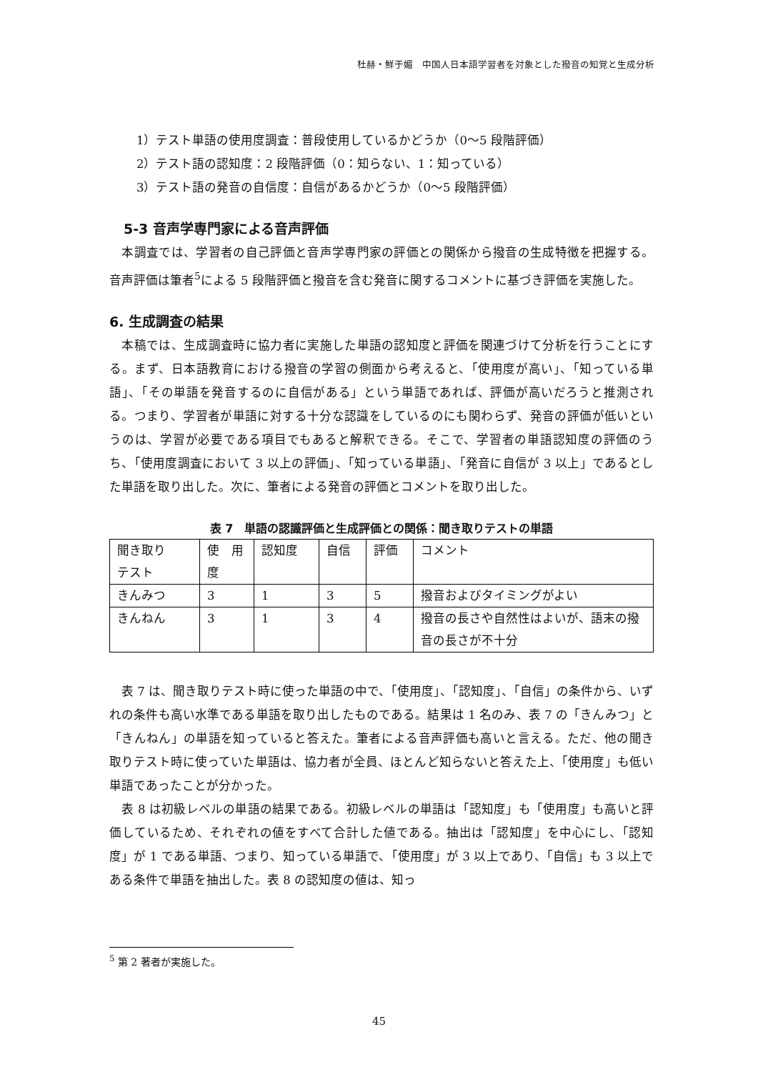杜赫・鮮于媚　中国人日本語学習者を対象とした撥音の知覚と生成分析
1）テスト単語の使用度調査：普段使用しているかどうか（0〜5 段階評価）
2）テスト語の認知度：2 段階評価（0：知らない、1：知っている）
3）テスト語の発音の自信度：自信があるかどうか（0〜5 段階評価）
5-3 音声学専門家による音声評価
　本調査では、学習者の自己評価と音声学専門家の評価との関係から撥音の生成特徴を把握する。音声評価は筆者<sup>5</sup>による 5 段階評価と撥音を含む発音に関するコメントに基づき評価を実施した。
6. 生成調査の結果
　本稿では、生成調査時に協力者に実施した単語の認知度と評価を関連づけて分析を行うことにする。まず、日本語教育における撥音の学習の側面から考えると、「使用度が高い」、「知っている単語」、「その単語を発音するのに自信がある」という単語であれば、評価が高いだろうと推測される。つまり、学習者が単語に対する十分な認識をしているのにも関わらず、発音の評価が低いというのは、学習が必要である項目でもあると解釈できる。そこで、学習者の単語認知度の評価のうち、「使用度調査において 3 以上の評価」、「知っている単語」、「発音に自信が 3 以上」であるとした単語を取り出した。次に、筆者による発音の評価とコメントを取り出した。
表 7　単語の認識評価と生成評価との関係：聞き取りテストの単語
| 聞き取り テスト | 使 用 度 | 認知度 | 自信 | 評価 | コメント |
| きんみつ | 3 | 1 | 3 | 5 | 撥音およびタイミングがよい |
| きんねん | 3 | 1 | 3 | 4 | 撥音の長さや自然性はよいが、語末の撥音の長さが不十分 |
　表 7 は、聞き取りテスト時に使った単語の中で、「使用度」、「認知度」、「自信」の条件から、いずれの条件も高い水準である単語を取り出したものである。結果は 1 名のみ、表 7 の「きんみつ」と「きんねん」の単語を知っていると答えた。筆者による音声評価も高いと言える。ただ、他の聞き取りテスト時に使っていた単語は、協力者が全員、ほとんど知らないと答えた上、「使用度」も低い単語であったことが分かった。
　表 8 は初級レベルの単語の結果である。初級レベルの単語は「認知度」も「使用度」も高いと評価しているため、それぞれの値をすべて合計した値である。抽出は「認知度」を中心にし、「認知度」が 1 である単語、つまり、知っている単語で、「使用度」が 3 以上であり、「自信」も 3 以上である条件で単語を抽出した。表 8 の認知度の値は、知っ
<sup>5</sup> 第 2 著者が実施した。
45